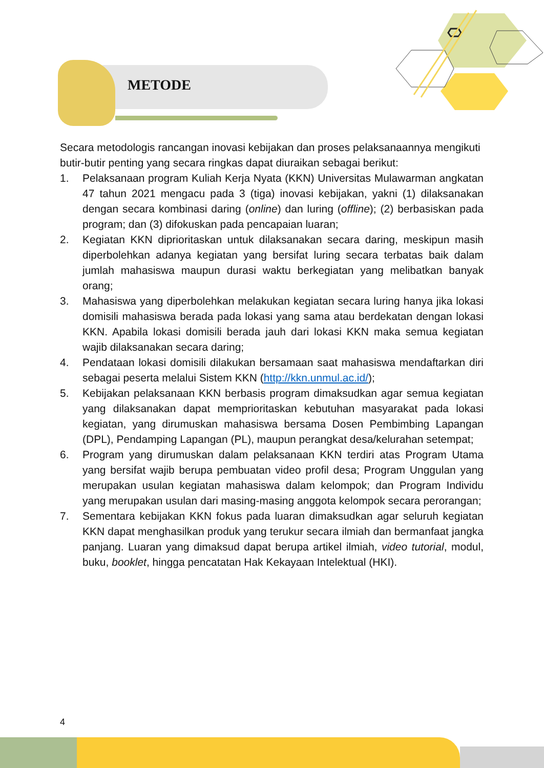METODE
Secara metodologis rancangan inovasi kebijakan dan proses pelaksanaannya mengikuti butir-butir penting yang secara ringkas dapat diuraikan sebagai berikut:
1. Pelaksanaan program Kuliah Kerja Nyata (KKN) Universitas Mulawarman angkatan 47 tahun 2021 mengacu pada 3 (tiga) inovasi kebijakan, yakni (1) dilaksanakan dengan secara kombinasi daring (online) dan luring (offline); (2) berbasiskan pada program; dan (3) difokuskan pada pencapaian luaran;
2. Kegiatan KKN diprioritaskan untuk dilaksanakan secara daring, meskipun masih diperbolehkan adanya kegiatan yang bersifat luring secara terbatas baik dalam jumlah mahasiswa maupun durasi waktu berkegiatan yang melibatkan banyak orang;
3. Mahasiswa yang diperbolehkan melakukan kegiatan secara luring hanya jika lokasi domisili mahasiswa berada pada lokasi yang sama atau berdekatan dengan lokasi KKN. Apabila lokasi domisili berada jauh dari lokasi KKN maka semua kegiatan wajib dilaksanakan secara daring;
4. Pendataan lokasi domisili dilakukan bersamaan saat mahasiswa mendaftarkan diri sebagai peserta melalui Sistem KKN (http://kkn.unmul.ac.id/);
5. Kebijakan pelaksanaan KKN berbasis program dimaksudkan agar semua kegiatan yang dilaksanakan dapat memprioritaskan kebutuhan masyarakat pada lokasi kegiatan, yang dirumuskan mahasiswa bersama Dosen Pembimbing Lapangan (DPL), Pendamping Lapangan (PL), maupun perangkat desa/kelurahan setempat;
6. Program yang dirumuskan dalam pelaksanaan KKN terdiri atas Program Utama yang bersifat wajib berupa pembuatan video profil desa; Program Unggulan yang merupakan usulan kegiatan mahasiswa dalam kelompok; dan Program Individu yang merupakan usulan dari masing-masing anggota kelompok secara perorangan;
7. Sementara kebijakan KKN fokus pada luaran dimaksudkan agar seluruh kegiatan KKN dapat menghasilkan produk yang terukur secara ilmiah dan bermanfaat jangka panjang. Luaran yang dimaksud dapat berupa artikel ilmiah, video tutorial, modul, buku, booklet, hingga pencatatan Hak Kekayaan Intelektual (HKI).
4